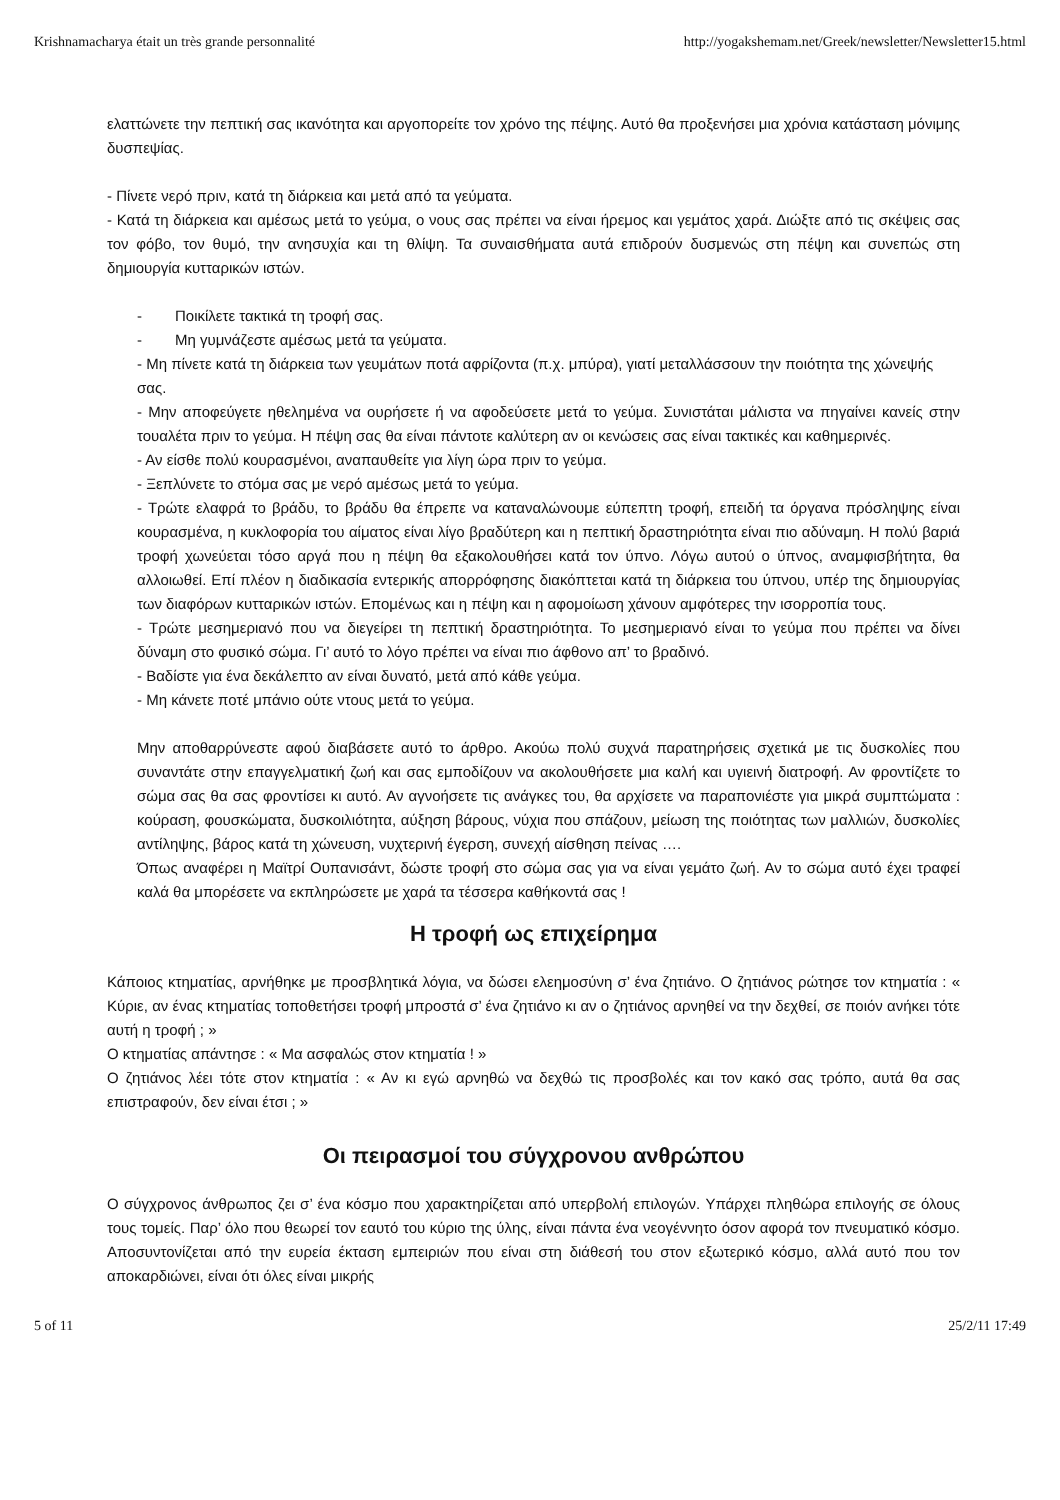Krishnamacharya était un très grande personnalité http://yogakshemam.net/Greek/newsletter/Newsletter15.html
ελαττώνετε την πεπτική σας ικανότητα και αργοπορείτε τον χρόνο της πέψης. Αυτό θα προξενήσει μια χρόνια κατάσταση μόνιμης δυσπεψίας.
- Πίνετε νερό πριν, κατά τη διάρκεια και μετά από τα γεύματα.
- Κατά τη διάρκεια και αμέσως μετά το γεύμα, ο νους σας πρέπει να είναι ήρεμος και γεμάτος χαρά. Διώξτε από τις σκέψεις σας τον φόβο, τον θυμό, την ανησυχία και τη θλίψη. Τα συναισθήματα αυτά επιδρούν δυσμενώς στη πέψη και συνεπώς στη δημιουργία κυτταρικών ιστών.
- Ποικίλετε τακτικά τη τροφή σας.
- Μη γυμνάζεστε αμέσως μετά τα γεύματα.
- Μη πίνετε κατά τη διάρκεια των γευμάτων ποτά αφρίζοντα (π.χ. μπύρα), γιατί μεταλλάσσουν την ποιότητα της χώνεψής σας.
- Μην αποφεύγετε ηθελημένα να ουρήσετε ή να αφοδεύσετε μετά το γεύμα. Συνιστάται μάλιστα να πηγαίνει κανείς στην τουαλέτα πριν το γεύμα. Η πέψη σας θα είναι πάντοτε καλύτερη αν οι κενώσεις σας είναι τακτικές και καθημερινές.
- Αν είσθε πολύ κουρασμένοι, αναπαυθείτε για λίγη ώρα πριν το γεύμα.
- Ξεπλύνετε το στόμα σας με νερό αμέσως μετά το γεύμα.
- Τρώτε ελαφρά το βράδυ, το βράδυ θα έπρεπε να καταναλώνουμε εύπεπτη τροφή, επειδή τα όργανα πρόσληψης είναι κουρασμένα, η κυκλοφορία του αίματος είναι λίγο βραδύτερη και η πεπτική δραστηριότητα είναι πιο αδύναμη. Η πολύ βαριά τροφή χωνεύεται τόσο αργά που η πέψη θα εξακολουθήσει κατά τον ύπνο. Λόγω αυτού ο ύπνος, αναμφισβήτητα, θα αλλοιωθεί. Επί πλέον η διαδικασία εντερικής απορρόφησης διακόπτεται κατά τη διάρκεια του ύπνου, υπέρ της δημιουργίας των διαφόρων κυτταρικών ιστών. Επομένως και η πέψη και η αφομοίωση χάνουν αμφότερες την ισορροπία τους.
- Τρώτε μεσημεριανό που να διεγείρει τη πεπτική δραστηριότητα. Το μεσημεριανό είναι το γεύμα που πρέπει να δίνει δύναμη στο φυσικό σώμα. Γι’ αυτό το λόγο πρέπει να είναι πιο άφθονο απ’ το βραδινό.
- Βαδίστε για ένα δεκάλεπτο αν είναι δυνατό, μετά από κάθε γεύμα.
- Μη κάνετε ποτέ μπάνιο ούτε ντους μετά το γεύμα.
Μην αποθαρρύνεστε αφού διαβάσετε αυτό το άρθρο. Ακούω πολύ συχνά παρατηρήσεις σχετικά με τις δυσκολίες που συναντάτε στην επαγγελματική ζωή και σας εμποδίζουν να ακολουθήσετε μια καλή και υγιεινή διατροφή. Αν φροντίζετε το σώμα σας θα σας φροντίσει κι αυτό. Αν αγνοήσετε τις ανάγκες του, θα αρχίσετε να παραπονιέστε για μικρά συμπτώματα : κούραση, φουσκώματα, δυσκοιλιότητα, αύξηση βάρους, νύχια που σπάζουν, μείωση της ποιότητας των μαλλιών, δυσκολίες αντίληψης, βάρος κατά τη χώνευση, νυχτερινή έγερση, συνεχή αίσθηση πείνας ….
Όπως αναφέρει η Μαϊτρί Ουπανισάντ, δώστε τροφή στο σώμα σας για να είναι γεμάτο ζωή. Αν το σώμα αυτό έχει τραφεί καλά θα μπορέσετε να εκπληρώσετε με χαρά τα τέσσερα καθήκοντά σας !
Η τροφή ως επιχείρημα
Κάποιος κτηματίας, αρνήθηκε με προσβλητικά λόγια, να δώσει ελεημοσύνη σ’ ένα ζητιάνο. Ο ζητιάνος ρώτησε τον κτηματία : « Κύριε, αν ένας κτηματίας τοποθετήσει τροφή μπροστά σ’ ένα ζητιάνο κι αν ο ζητιάνος αρνηθεί να την δεχθεί, σε ποιόν ανήκει τότε αυτή η τροφή ; »
Ο κτηματίας απάντησε : « Μα ασφαλώς στον κτηματία ! »
Ο ζητιάνος λέει τότε στον κτηματία : « Αν κι εγώ αρνηθώ να δεχθώ τις προσβολές και τον κακό σας τρόπο, αυτά θα σας επιστραφούν, δεν είναι έτσι ; »
Οι πειρασμοί του σύγχρονου ανθρώπου
Ο σύγχρονος άνθρωπος ζει σ’ ένα κόσμο που χαρακτηρίζεται από υπερβολή επιλογών. Υπάρχει πληθώρα επιλογής σε όλους τους τομείς. Παρ’ όλο που θεωρεί τον εαυτό του κύριο της ύλης, είναι πάντα ένα νεογέννητο όσον αφορά τον πνευματικό κόσμο. Αποσυντονίζεται από την ευρεία έκταση εμπειριών που είναι στη διάθεσή του στον εξωτερικό κόσμο, αλλά αυτό που τον αποκαρδιώνει, είναι ότι όλες είναι μικρής
5 of 11 25/2/11 17:49